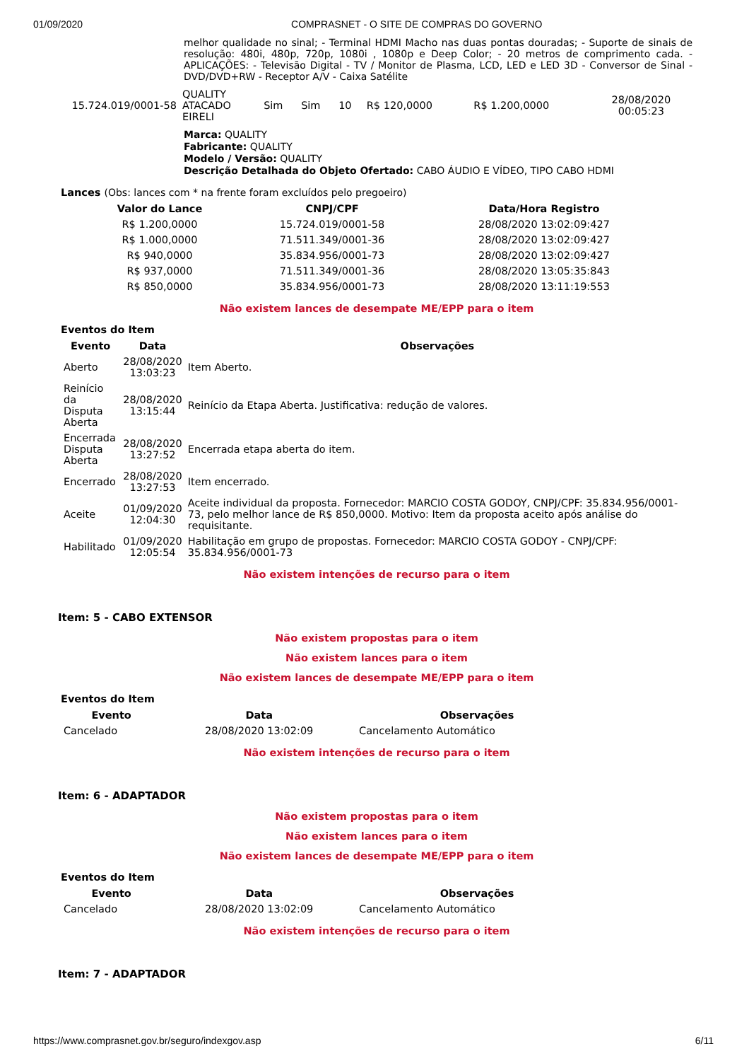01/09/2020 COMPRASNET - O SITE DE COMPRAS DO GOVERNO
melhor qualidade no sinal; - Terminal HDMI Macho nas duas pontas douradas; - Suporte de sinais de resolução: 480i, 480p, 720p, 1080i , 1080p e Deep Color; - 20 metros de comprimento cada. - APLICAÇÕES: - Televisão Digital - TV / Monitor de Plasma, LCD, LED e LED 3D - Conversor de Sinal - DVD/DVD+RW - Receptor A/V - Caixa Satélite
| 15.724.019/0001-58 | QUALITY ATACADO EIRELI | Sim | Sim | 10 | R$ 120,0000 | R$ 1.200,0000 | 28/08/2020 00:05:23 |
Marca: QUALITY
Fabricante: QUALITY
Modelo / Versão: QUALITY
Descrição Detalhada do Objeto Ofertado: CABO ÁUDIO E VÍDEO, TIPO CABO HDMI
Lances (Obs: lances com * na frente foram excluídos pelo pregoeiro)
| Valor do Lance | CNPJ/CPF | Data/Hora Registro |
| --- | --- | --- |
| R$ 1.200,0000 | 15.724.019/0001-58 | 28/08/2020 13:02:09:427 |
| R$ 1.000,0000 | 71.511.349/0001-36 | 28/08/2020 13:02:09:427 |
| R$ 940,0000 | 35.834.956/0001-73 | 28/08/2020 13:02:09:427 |
| R$ 937,0000 | 71.511.349/0001-36 | 28/08/2020 13:05:35:843 |
| R$ 850,0000 | 35.834.956/0001-73 | 28/08/2020 13:11:19:553 |
Não existem lances de desempate ME/EPP para o item
Eventos do Item
| Evento | Data | Observações |
| --- | --- | --- |
| Aberto | 28/08/2020 13:03:23 | Item Aberto. |
| Reinício da Disputa Aberta | 28/08/2020 13:15:44 | Reinício da Etapa Aberta. Justificativa: redução de valores. |
| Encerrada Disputa Aberta | 28/08/2020 13:27:52 | Encerrada etapa aberta do item. |
| Encerrado | 28/08/2020 13:27:53 | Item encerrado. |
| Aceite | 01/09/2020 12:04:30 | Aceite individual da proposta. Fornecedor: MARCIO COSTA GODOY, CNPJ/CPF: 35.834.956/0001-73, pelo melhor lance de R$ 850,0000. Motivo: Item da proposta aceito após análise do requisitante. |
| Habilitado | 01/09/2020 12:05:54 | Habilitação em grupo de propostas. Fornecedor: MARCIO COSTA GODOY - CNPJ/CPF: 35.834.956/0001-73 |
Não existem intenções de recurso para o item
Item: 5 - CABO EXTENSOR
Não existem propostas para o item
Não existem lances para o item
Não existem lances de desempate ME/EPP para o item
Eventos do Item
| Evento | Data | Observações |
| --- | --- | --- |
| Cancelado | 28/08/2020 13:02:09 | Cancelamento Automático |
Não existem intenções de recurso para o item
Item: 6 - ADAPTADOR
Não existem propostas para o item
Não existem lances para o item
Não existem lances de desempate ME/EPP para o item
Eventos do Item
| Evento | Data | Observações |
| --- | --- | --- |
| Cancelado | 28/08/2020 13:02:09 | Cancelamento Automático |
Não existem intenções de recurso para o item
Item: 7 - ADAPTADOR
https://www.comprasnet.gov.br/seguro/indexgov.asp 6/11